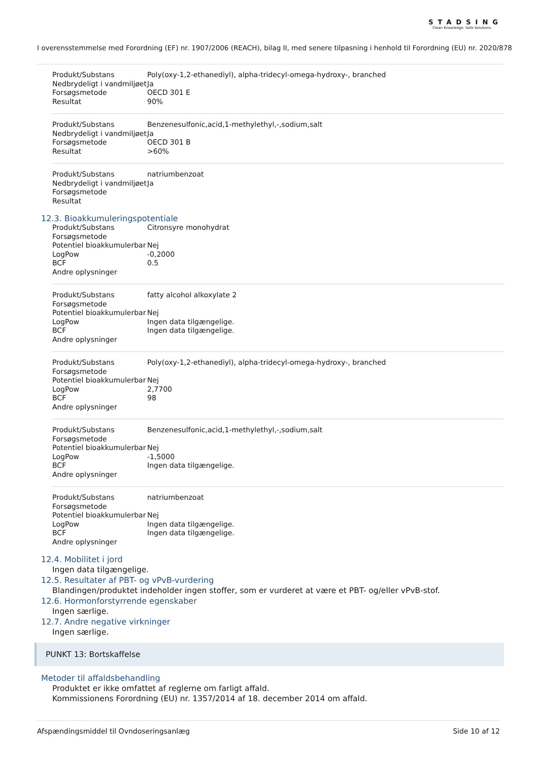STADSING
Clean Knowledge. Safe Solutions.
I overensstemmelse med Forordning (EF) nr. 1907/2006 (REACH), bilag II, med senere tilpasning i henhold til Forordning (EU) nr. 2020/878
| Produkt/Substans | Poly(oxy-1,2-ethanediyl), alpha-tridecyl-omega-hydroxy-, branched |
| Nedbrydeligt i vandmiljøet | Ja |
| Forsøgsmetode | OECD 301 E |
| Resultat | 90% |
| Produkt/Substans | Benzenesulfonic,acid,1-methylethyl,-,sodium,salt |
| Nedbrydeligt i vandmiljøet | Ja |
| Forsøgsmetode | OECD 301 B |
| Resultat | >60% |
| Produkt/Substans | natriumbenzoat |
| Nedbrydeligt i vandmiljøet | Ja |
| Forsøgsmetode | |
| Resultat | |
12.3. Bioakkumuleringspotentiale
| Produkt/Substans | Citronsyre monohydrat |
| Forsøgsmetode | |
| Potentiel bioakkumulerbar | Nej |
| LogPow | -0,2000 |
| BCF | 0.5 |
| Andre oplysninger | |
| Produkt/Substans | fatty alcohol alkoxylate 2 |
| Forsøgsmetode | |
| Potentiel bioakkumulerbar | Nej |
| LogPow | Ingen data tilgængelige. |
| BCF | Ingen data tilgængelige. |
| Andre oplysninger | |
| Produkt/Substans | Poly(oxy-1,2-ethanediyl), alpha-tridecyl-omega-hydroxy-, branched |
| Forsøgsmetode | |
| Potentiel bioakkumulerbar | Nej |
| LogPow | 2,7700 |
| BCF | 98 |
| Andre oplysninger | |
| Produkt/Substans | Benzenesulfonic,acid,1-methylethyl,-,sodium,salt |
| Forsøgsmetode | |
| Potentiel bioakkumulerbar | Nej |
| LogPow | -1,5000 |
| BCF | Ingen data tilgængelige. |
| Andre oplysninger | |
| Produkt/Substans | natriumbenzoat |
| Forsøgsmetode | |
| Potentiel bioakkumulerbar | Nej |
| LogPow | Ingen data tilgængelige. |
| BCF | Ingen data tilgængelige. |
| Andre oplysninger | |
12.4. Mobilitet i jord
Ingen data tilgængelige.
12.5. Resultater af PBT- og vPvB-vurdering
Blandingen/produktet indeholder ingen stoffer, som er vurderet at være et PBT- og/eller vPvB-stof.
12.6. Hormonforstyrrende egenskaber
Ingen særlige.
12.7. Andre negative virkninger
Ingen særlige.
PUNKT 13: Bortskaffelse
Metoder til affaldsbehandling
Produktet er ikke omfattet af reglerne om farligt affald.
Kommissionens Forordning (EU) nr. 1357/2014 af 18. december 2014 om affald.
Afspændingsmiddel til Ovndoseringsanlæg Side 10 af 12